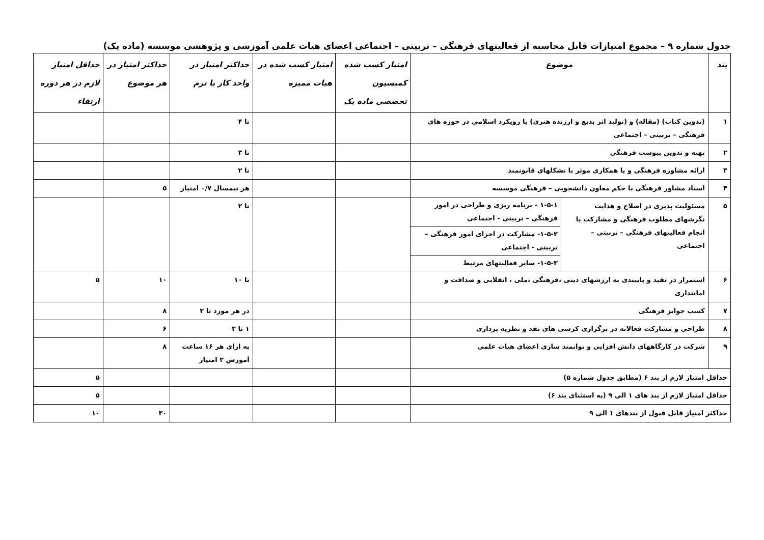جدول شماره ۹ – مجموع امتیازات قابل محاسبه از فعالیتهای فرهنگی – تربیتی – اجتماعی اعضای هیات علمی آموزشی و پژوهشی موسسه (ماده یک)
| بند | موضوع | | امتیاز کسب شده کمیسیون تخصصی ماده یک | امتیاز کسب شده در هیات ممیزه | حداکثر امتیاز در واحد کار یا ترم | حداکثر امتیاز در هر موضوع | حداقل امتیاز لازم در هر دوره ارتقاء |
| --- | --- | --- | --- | --- | --- | --- | --- |
| ۱ | (تدوین کتاب) (مقاله) و (تولید اثر بدیع و ارزنده هنری) با رویکرد اسلامی در حوزه های فرهنگی – تربیتی – اجتماعی | | | | تا ۴ | | |
| ۲ | تهیه و تدوین پیوست فرهنگی | | | | تا ۳ | | |
| ۳ | ارائه مشاوره فرهنگی و یا همکاری موثر با تشکلهای قانونمند | | | | تا ۲ | | |
| ۴ | استاد مشاور فرهنگی با حکم معاون دانشجویی – فرهنگی موسسه | | | | هر نیمسال ۰/۷ امتیاز | ۵ | |
| ۵ | مسئولیت پذیری در اصلاح و هدایت نگرشهای مطلوب فرهنگی و مشارکت یا انجام فعالیتهای فرهنگی – تربیتی – اجتماعی | / ۱-۵-۱ – برنامه ریزی و طراحی در امور فرهنگی – تربیتی - اجتماعی / / ۱-۵-۲- مشارکت در اجرای امور فرهنگی – تربیتی - اجتماعی / / ۱-۵-۳- سایر فعالیتهای مرتبط / | | | تا ۲ | | |
| ۶ | استمرار در تقید و پایبندی به ارزشهای دینی ،فرهنگی ،ملی ، انقلابی و صداقت و امانتداری | | | | تا ۱۰ | ۱۰ | ۵ |
| ۷ | کسب جوایز فرهنگی | | | | در هر مورد تا ۲ | ۸ | |
| ۸ | طراحی و مشارکت فعالانه در برگزاری کرسی های نقد و نظریه پردازی | | | | ۱ تا ۲ | ۶ | |
| ۹ | شرکت در کارگاههای دانش افزایی و توانمند سازی اعضای هیات علمی | | | | به ازای هر ۱۶ ساعت آموزش ۲ امتیاز | ۸ | |
| حداقل امتیاز لازم از بند ۶ (مطابق جدول شماره ۵) | | | | | | | ۵ |
| حداقل امتیاز لازم از بند های ۱ الی ۹ (به استثنای بند ۶) | | | | | | | ۵ |
| حداکثر امتیاز قابل قبول از بندهای ۱ الی ۹ | | | | | | ۳۰ | ۱۰ |